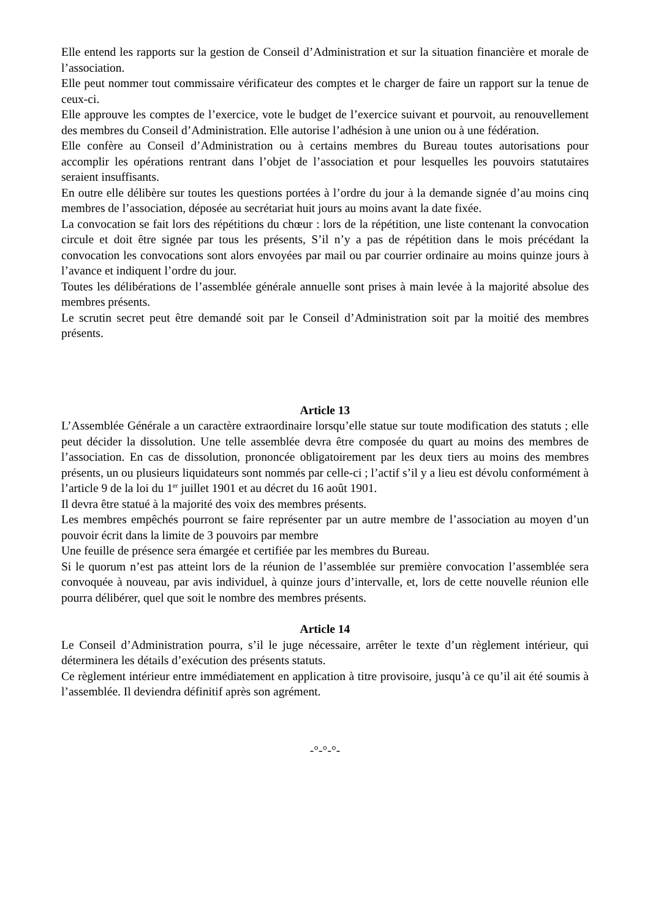Elle entend les rapports sur la gestion de Conseil d’Administration et sur la situation financière et morale de l’association.
Elle peut nommer tout commissaire vérificateur des comptes et le charger de faire un rapport sur la tenue de ceux-ci.
Elle approuve les comptes de l’exercice, vote le budget de l’exercice suivant et pourvoit, au renouvellement des membres du Conseil d’Administration. Elle autorise l’adhésion à une union ou à une fédération.
Elle confère au Conseil d’Administration ou à certains membres du Bureau toutes autorisations pour accomplir les opérations rentrant dans l’objet de l’association et pour lesquelles les pouvoirs statutaires seraient insuffisants.
En outre elle délibère sur toutes les questions portées à l’ordre du jour à la demande signée d’au moins cinq membres de l’association, déposée au secrétariat huit jours au moins avant la date fixée.
La convocation se fait lors des répétitions du chœur : lors de la répétition, une liste contenant la convocation circule et doit être signée par tous les présents, S’il n’y a pas de répétition dans le mois précédant la convocation les convocations sont alors envoyées par mail ou par courrier ordinaire au moins quinze jours à l’avance et indiquent l’ordre du jour.
Toutes les délibérations de l’assemblée générale annuelle sont prises à main levée à la majorité absolue des membres présents.
Le scrutin secret peut être demandé soit par le Conseil d’Administration soit par la moitié des membres présents.
Article 13
L’Assemblée Générale a un caractère extraordinaire lorsqu’elle statue sur toute modification des statuts ; elle peut décider la dissolution. Une telle assemblée devra être composée du quart au moins des membres de l’association. En cas de dissolution, prononcée obligatoirement par les deux tiers au moins des membres présents, un ou plusieurs liquidateurs sont nommés par celle-ci ; l’actif s’il y a lieu est dévolu conformément à l’article 9 de la loi du 1<sup>er</sup> juillet 1901 et au décret du 16 août 1901.
Il devra être statué à la majorité des voix des membres présents.
Les membres empêchés pourront se faire représenter par un autre membre de l’association au moyen d’un pouvoir écrit dans la limite de 3 pouvoirs par membre
Une feuille de présence sera émargée et certifiée par les membres du Bureau.
Si le quorum n’est pas atteint lors de la réunion de l’assemblée sur première convocation l’assemblée sera convoquée à nouveau, par avis individuel, à quinze jours d’intervalle, et, lors de cette nouvelle réunion elle pourra délibérer, quel que soit le nombre des membres présents.
Article 14
Le Conseil d’Administration pourra, s’il le juge nécessaire, arrêter le texte d’un règlement intérieur, qui déterminera les détails d’exécution des présents statuts.
Ce règlement intérieur entre immédiatement en application à titre provisoire, jusqu’à ce qu’il ait été soumis à l’assemblée. Il deviendra définitif après son agrément.
-°-°-°-